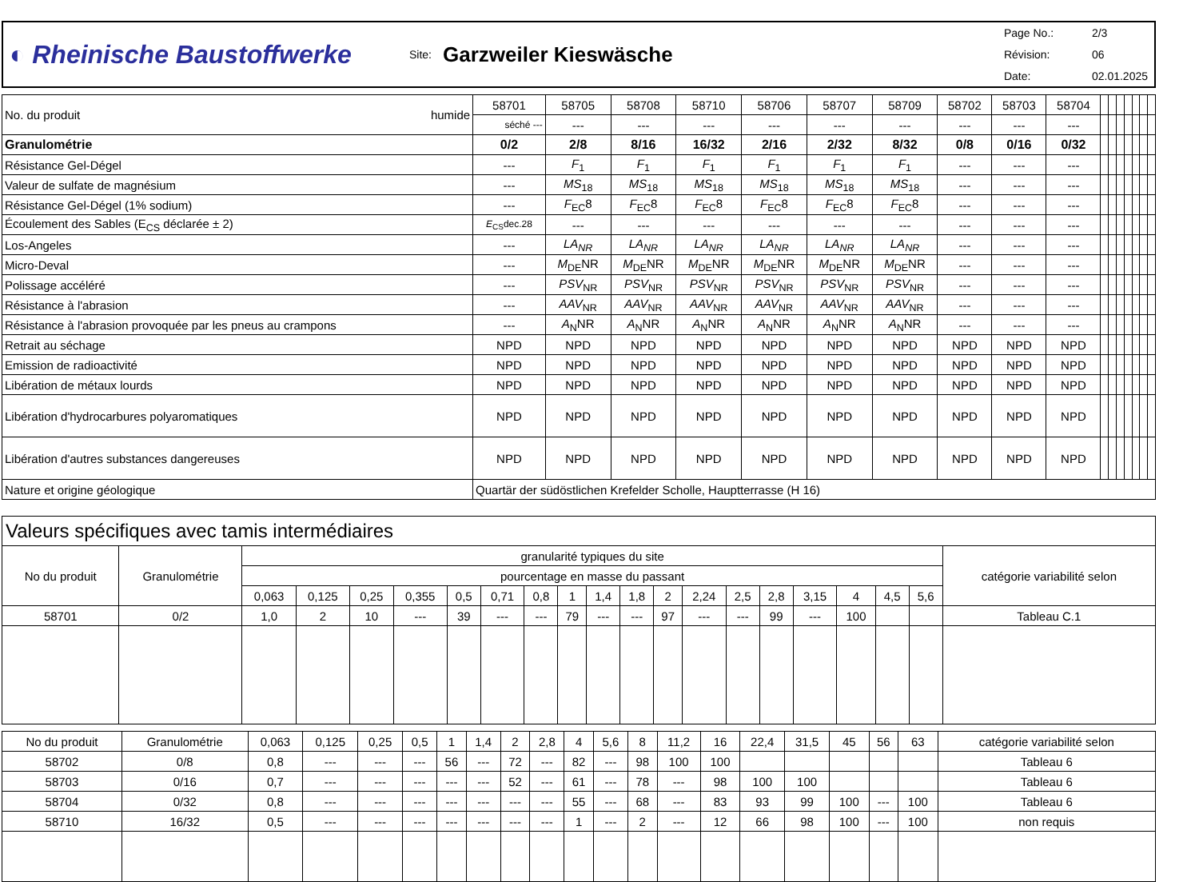◐ Rheinische Baustoffwerke
Site:
Garzweiler Kieswäsche
Page No.: 2/3
Révision: 06
Date: 02.01.2025
| No. du produit humide | 58701 | 58705 | 58708 | 58710 | 58706 | 58707 | 58709 | 58702 | 58703 | 58704 | | | | | | | |
| | séché --- | --- | --- | --- | --- | --- | --- | --- | --- | --- | | | | | | | |
| Granulométrie | 0/2 | 2/8 | 8/16 | 16/32 | 2/16 | 2/32 | 8/32 | 0/8 | 0/16 | 0/32 | | | | | | | |
| Résistance Gel-Dégel | --- | F<sub>1</sub> | F<sub>1</sub> | F<sub>1</sub> | F<sub>1</sub> | F<sub>1</sub> | F<sub>1</sub> | --- | --- | --- | | | | | | | |
| Valeur de sulfate de magnésium | --- | MS<sub>18</sub> | MS<sub>18</sub> | MS<sub>18</sub> | MS<sub>18</sub> | MS<sub>18</sub> | MS<sub>18</sub> | --- | --- | --- | | | | | | | |
| Résistance Gel-Dégel (1% sodium) | --- | F<sub>EC</sub>8 | F<sub>EC</sub>8 | F<sub>EC</sub>8 | F<sub>EC</sub>8 | F<sub>EC</sub>8 | F<sub>EC</sub>8 | --- | --- | --- | | | | | | | |
| Écoulement des Sables (E<sub>CS</sub> déclarée ± 2) | E<sub>CS</sub>dec.28 | --- | --- | --- | --- | --- | --- | --- | --- | --- | | | | | | | |
| Los-Angeles | --- | LA<sub>NR</sub> | LA<sub>NR</sub> | LA<sub>NR</sub> | LA<sub>NR</sub> | LA<sub>NR</sub> | LA<sub>NR</sub> | --- | --- | --- | | | | | | | |
| Micro-Deval | --- | M<sub>DE</sub>NR | M<sub>DE</sub>NR | M<sub>DE</sub>NR | M<sub>DE</sub>NR | M<sub>DE</sub>NR | M<sub>DE</sub>NR | --- | --- | --- | | | | | | | |
| Polissage accéléré | --- | PSV<sub>NR</sub> | PSV<sub>NR</sub> | PSV<sub>NR</sub> | PSV<sub>NR</sub> | PSV<sub>NR</sub> | PSV<sub>NR</sub> | --- | --- | --- | | | | | | | |
| Résistance à l'abrasion | --- | AAV<sub>NR</sub> | AAV<sub>NR</sub> | AAV<sub>NR</sub> | AAV<sub>NR</sub> | AAV<sub>NR</sub> | AAV<sub>NR</sub> | --- | --- | --- | | | | | | | |
| Résistance à l'abrasion provoquée par les pneus au crampons | --- | A<sub>N</sub>NR | A<sub>N</sub>NR | A<sub>N</sub>NR | A<sub>N</sub>NR | A<sub>N</sub>NR | A<sub>N</sub>NR | --- | --- | --- | | | | | | | |
| Retrait au séchage | NPD | NPD | NPD | NPD | NPD | NPD | NPD | NPD | NPD | NPD | | | | | | | |
| Emission de radioactivité | NPD | NPD | NPD | NPD | NPD | NPD | NPD | NPD | NPD | NPD | | | | | | | |
| Libération de métaux lourds | NPD | NPD | NPD | NPD | NPD | NPD | NPD | NPD | NPD | NPD | | | | | | | |
| Libération d'hydrocarbures polyaromatiques | NPD | NPD | NPD | NPD | NPD | NPD | NPD | NPD | NPD | NPD | | | | | | | |
| Libération d'autres substances dangereuses | NPD | NPD | NPD | NPD | NPD | NPD | NPD | NPD | NPD | NPD | | | | | | | |
| Nature et origine géologique | Quartär der südöstlichen Krefelder Scholle, Hauptterrasse (H 16) | | | | | | | | | | | | | | | | |
| Valeurs spécifiques avec tamis intermédiaires | | | | | | | | | | | | | | | | | | | | |
| --- | --- | --- | --- | --- | --- | --- | --- | --- | --- | --- | --- | --- | --- | --- | --- | --- | --- | --- | --- | --- |
| No du produit | Granulométrie | granularité typiques du site | | | | | | | | | | | | | | | | | | catégorie variabilité selon |
| | | pourcentage en masse du passant | | | | | | | | | | | | | | | | | | |
| | | 0,063 | 0,125 | 0,25 | 0,355 | 0,5 | 0,71 | 0,8 | 1 | 1,4 | 1,8 | 2 | 2,24 | 2,5 | 2,8 | 3,15 | 4 | 4,5 | 5,6 | |
| 58701 | 0/2 | 1,0 | 2 | 10 | --- | 39 | --- | --- | 79 | --- | --- | 97 | --- | --- | 99 | --- | 100 | | | Tableau C.1 |
| No du produit | Granulométrie | 0,063 | 0,125 | 0,25 | 0,5 | 1 | 1,4 | 2 | 2,8 | 4 | 5,6 | 8 | 11,2 | 16 | 22,4 | 31,5 | 45 | 56 | 63 | catégorie variabilité selon |
| --- | --- | --- | --- | --- | --- | --- | --- | --- | --- | --- | --- | --- | --- | --- | --- | --- | --- | --- | --- | --- |
| 58702 | 0/8 | 0,8 | --- | --- | --- | 56 | --- | 72 | --- | 82 | --- | 98 | 100 | 100 | | | | | | Tableau 6 |
| 58703 | 0/16 | 0,7 | --- | --- | --- | --- | --- | 52 | --- | 61 | --- | 78 | --- | 98 | 100 | 100 | | | | Tableau 6 |
| 58704 | 0/32 | 0,8 | --- | --- | --- | --- | --- | --- | --- | 55 | --- | 68 | --- | 83 | 93 | 99 | 100 | --- | 100 | Tableau 6 |
| 58710 | 16/32 | 0,5 | --- | --- | --- | --- | --- | --- | --- | 1 | --- | 2 | --- | 12 | 66 | 98 | 100 | --- | 100 | non requis |